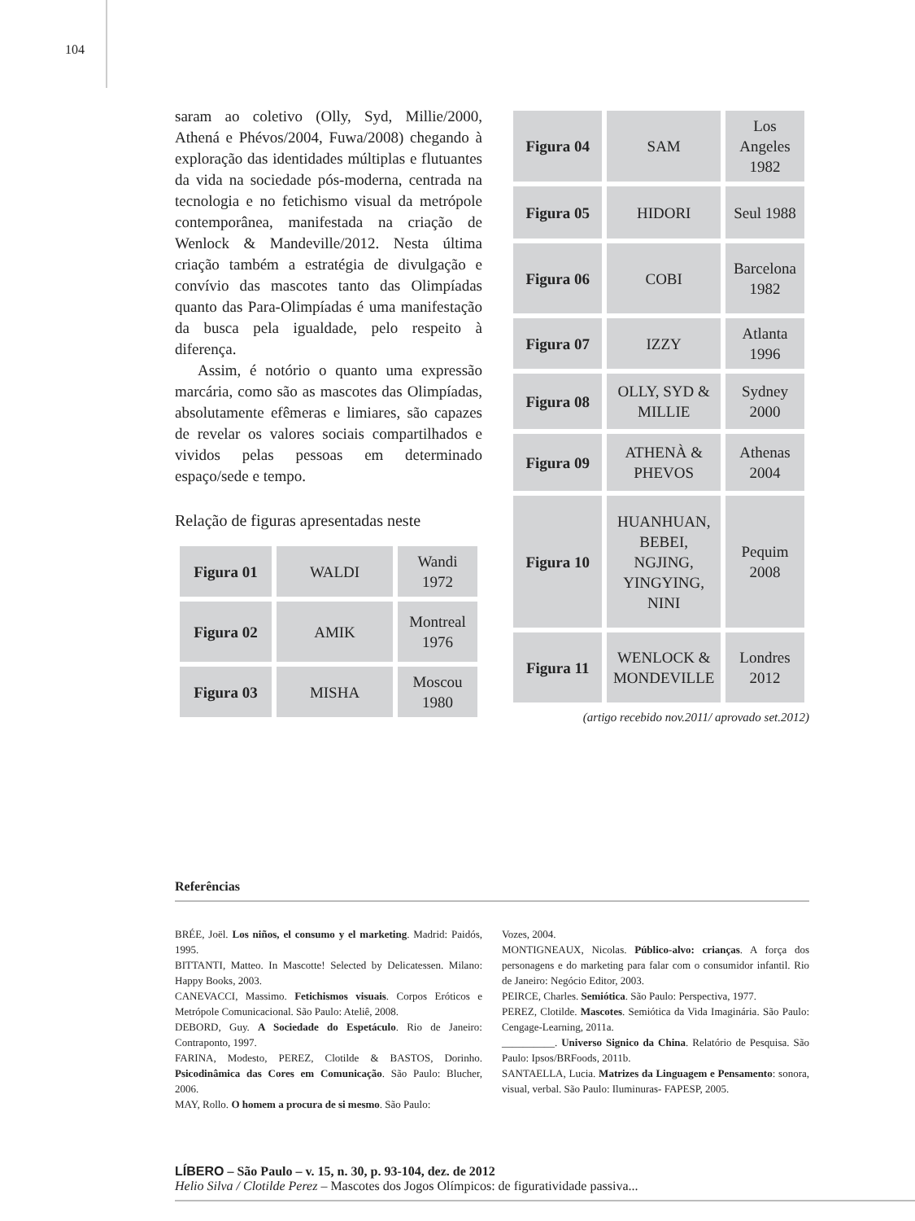104
saram ao coletivo (Olly, Syd, Millie/2000, Athená e Phévos/2004, Fuwa/2008) chegando à exploração das identidades múltiplas e flutuantes da vida na sociedade pós-moderna, centrada na tecnologia e no fetichismo visual da metrópole contemporânea, manifestada na criação de Wenlock & Mandeville/2012. Nesta última criação também a estratégia de divulgação e convívio das mascotes tanto das Olimpíadas quanto das Para-Olimpíadas é uma manifestação da busca pela igualdade, pelo respeito à diferença.
Assim, é notório o quanto uma expressão marcária, como são as mascotes das Olimpíadas, absolutamente efêmeras e limiares, são capazes de revelar os valores sociais compartilhados e vividos pelas pessoas em determinado espaço/sede e tempo.
Relação de figuras apresentadas neste
| Figura 01 | WALDI | Wandi 1972 |
| Figura 02 | AMIK | Montreal 1976 |
| Figura 03 | MISHA | Moscou 1980 |
| Figura 04 | SAM | Los Angeles 1982 |
| Figura 05 | HIDORI | Seul 1988 |
| Figura 06 | COBI | Barcelona 1982 |
| Figura 07 | IZZY | Atlanta 1996 |
| Figura 08 | OLLY, SYD & MILLIE | Sydney 2000 |
| Figura 09 | ATHENÀ & PHEVOS | Athenas 2004 |
| Figura 10 | HUANHUAN, BEBEI, NGJING, YINGYING, NINI | Pequim 2008 |
| Figura 11 | WENLOCK & MONDEVILLE | Londres 2012 |
(artigo recebido nov.2011/ aprovado set.2012)
Referências
BRÉE, Joël. Los niños, el consumo y el marketing. Madrid: Paidós, 1995.
BITTANTI, Matteo. In Mascotte! Selected by Delicatessen. Milano: Happy Books, 2003.
CANEVACCI, Massimo. Fetichismos visuais. Corpos Eróticos e Metrópole Comunicacional. São Paulo: Ateliê, 2008.
DEBORD, Guy. A Sociedade do Espetáculo. Rio de Janeiro: Contraponto, 1997.
FARINA, Modesto, PEREZ, Clotilde & BASTOS, Dorinho. Psicodinâmica das Cores em Comunicação. São Paulo: Blucher, 2006.
MAY, Rollo. O homem a procura de si mesmo. São Paulo:
Vozes, 2004.
MONTIGNEAUX, Nicolas. Público-alvo: crianças. A força dos personagens e do marketing para falar com o consumidor infantil. Rio de Janeiro: Negócio Editor, 2003.
PEIRCE, Charles. Semiótica. São Paulo: Perspectiva, 1977.
PEREZ, Clotilde. Mascotes. Semiótica da Vida Imaginária. São Paulo: Cengage-Learning, 2011a.
__________. Universo Signico da China. Relatório de Pesquisa. São Paulo: Ipsos/BRFoods, 2011b.
SANTAELLA, Lucia. Matrizes da Linguagem e Pensamento: sonora, visual, verbal. São Paulo: Iluminuras- FAPESP, 2005.
LÍBERO – São Paulo – v. 15, n. 30, p. 93-104, dez. de 2012
Helio Silva / Clotilde Perez – Mascotes dos Jogos Olímpicos: de figuratividade passiva...